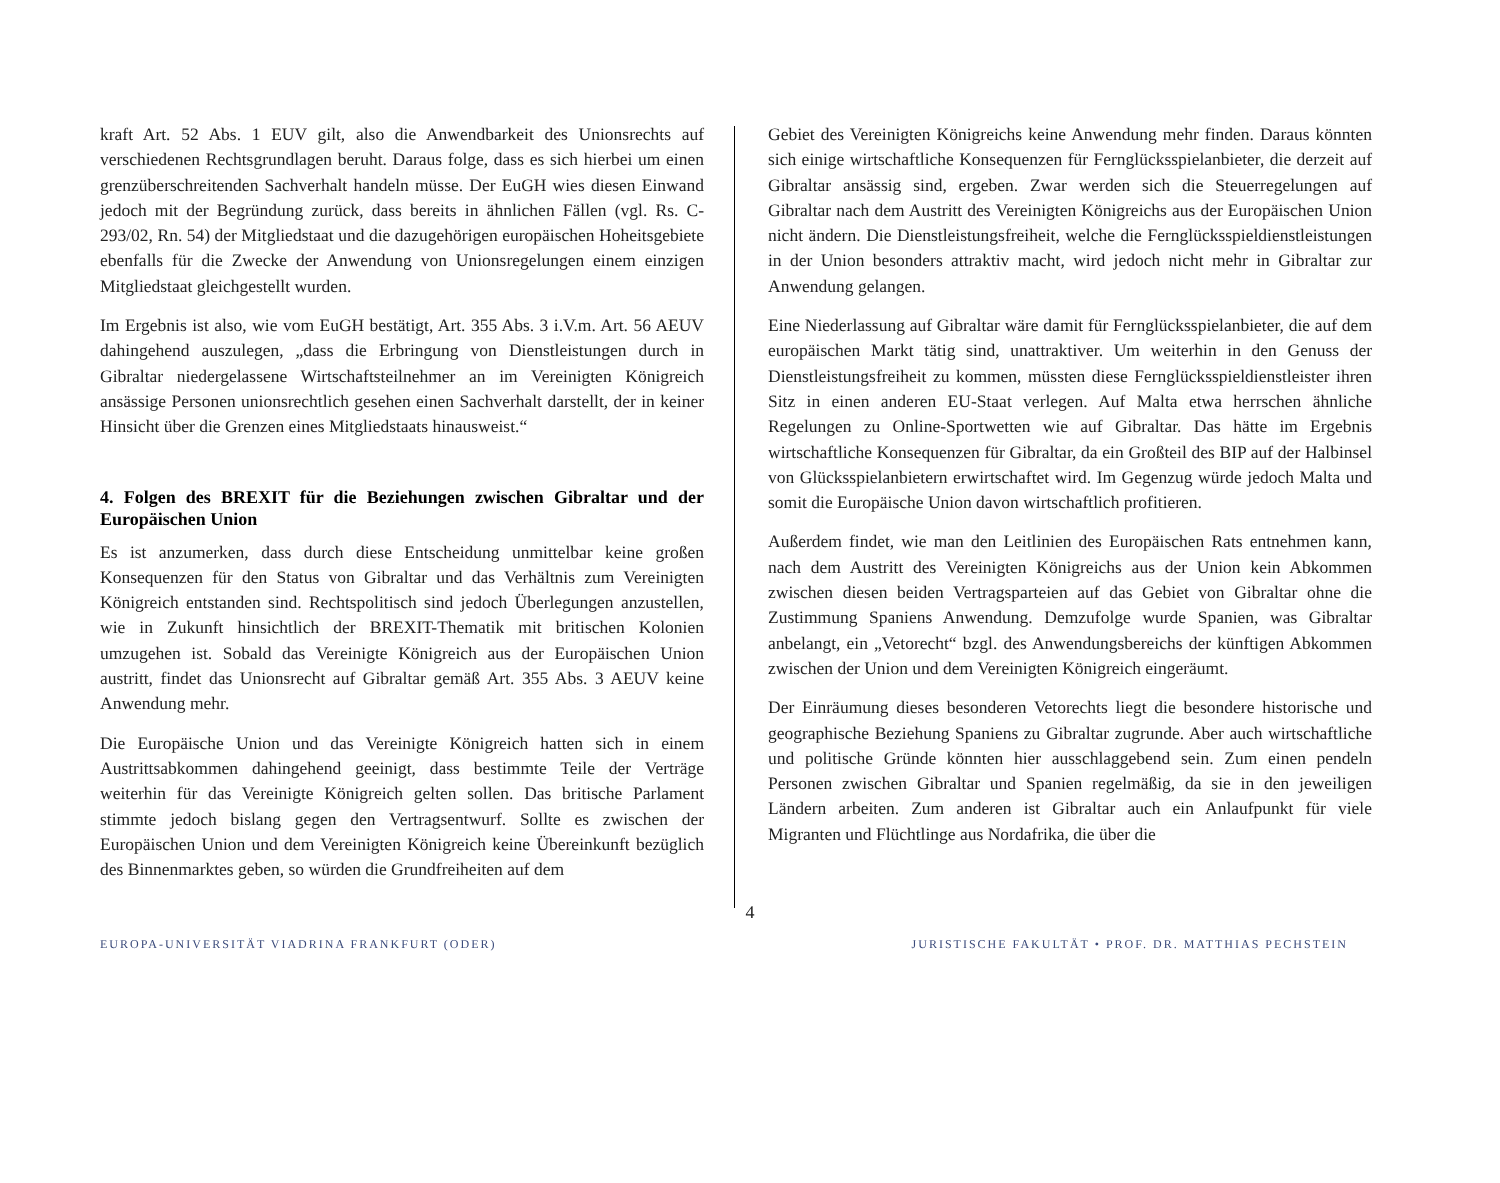kraft Art. 52 Abs. 1 EUV gilt, also die Anwendbarkeit des Unionsrechts auf verschiedenen Rechtsgrundlagen beruht. Daraus folge, dass es sich hierbei um einen grenzüberschreitenden Sachverhalt handeln müsse. Der EuGH wies diesen Einwand jedoch mit der Begründung zurück, dass bereits in ähnlichen Fällen (vgl. Rs. C-293/02, Rn. 54) der Mitgliedstaat und die dazugehörigen europäischen Hoheitsgebiete ebenfalls für die Zwecke der Anwendung von Unionsregelungen einem einzigen Mitgliedstaat gleichgestellt wurden.
Im Ergebnis ist also, wie vom EuGH bestätigt, Art. 355 Abs. 3 i.V.m. Art. 56 AEUV dahingehend auszulegen, „dass die Erbringung von Dienstleistungen durch in Gibraltar niedergelassene Wirtschaftsteilnehmer an im Vereinigten Königreich ansässige Personen unionsrechtlich gesehen einen Sachverhalt darstellt, der in keiner Hinsicht über die Grenzen eines Mitgliedstaats hinausweist.“
4. Folgen des BREXIT für die Beziehungen zwischen Gibraltar und der Europäischen Union
Es ist anzumerken, dass durch diese Entscheidung unmittelbar keine großen Konsequenzen für den Status von Gibraltar und das Verhältnis zum Vereinigten Königreich entstanden sind. Rechtspolitisch sind jedoch Überlegungen anzustellen, wie in Zukunft hinsichtlich der BREXIT-Thematik mit britischen Kolonien umzugehen ist. Sobald das Vereinigte Königreich aus der Europäischen Union austritt, findet das Unionsrecht auf Gibraltar gemäß Art. 355 Abs. 3 AEUV keine Anwendung mehr.
Die Europäische Union und das Vereinigte Königreich hatten sich in einem Austrittsabkommen dahingehend geeinigt, dass bestimmte Teile der Verträge weiterhin für das Vereinigte Königreich gelten sollen. Das britische Parlament stimmte jedoch bislang gegen den Vertragsentwurf. Sollte es zwischen der Europäischen Union und dem Vereinigten Königreich keine Übereinkunft bezüglich des Binnenmarktes geben, so würden die Grundfreiheiten auf dem
Gebiet des Vereinigten Königreichs keine Anwendung mehr finden. Daraus könnten sich einige wirtschaftliche Konsequenzen für Fernglücksspielanbieter, die derzeit auf Gibraltar ansässig sind, ergeben. Zwar werden sich die Steuerregelungen auf Gibraltar nach dem Austritt des Vereinigten Königreichs aus der Europäischen Union nicht ändern. Die Dienstleistungsfreiheit, welche die Fernglücksspieldienstleistungen in der Union besonders attraktiv macht, wird jedoch nicht mehr in Gibraltar zur Anwendung gelangen.
Eine Niederlassung auf Gibraltar wäre damit für Fernglücksspielanbieter, die auf dem europäischen Markt tätig sind, unattraktiver. Um weiterhin in den Genuss der Dienstleistungsfreiheit zu kommen, müssten diese Fernglücksspieldienstleister ihren Sitz in einen anderen EU-Staat verlegen. Auf Malta etwa herrschen ähnliche Regelungen zu Online-Sportwetten wie auf Gibraltar. Das hätte im Ergebnis wirtschaftliche Konsequenzen für Gibraltar, da ein Großteil des BIP auf der Halbinsel von Glücksspielanbietern erwirtschaftet wird. Im Gegenzug würde jedoch Malta und somit die Europäische Union davon wirtschaftlich profitieren.
Außerdem findet, wie man den Leitlinien des Europäischen Rats entnehmen kann, nach dem Austritt des Vereinigten Königreichs aus der Union kein Abkommen zwischen diesen beiden Vertragsparteien auf das Gebiet von Gibraltar ohne die Zustimmung Spaniens Anwendung. Demzufolge wurde Spanien, was Gibraltar anbelangt, ein „Vetorecht“ bzgl. des Anwendungsbereichs der künftigen Abkommen zwischen der Union und dem Vereinigten Königreich eingeräumt.
Der Einräumung dieses besonderen Vetorechts liegt die besondere historische und geographische Beziehung Spaniens zu Gibraltar zugrunde. Aber auch wirtschaftliche und politische Gründe könnten hier ausschlaggebend sein. Zum einen pendeln Personen zwischen Gibraltar und Spanien regelmäßig, da sie in den jeweiligen Ländern arbeiten. Zum anderen ist Gibraltar auch ein Anlaufpunkt für viele Migranten und Flüchtlinge aus Nordafrika, die über die
4
EUROPA-UNIVERSITÄT VIADRINA FRANKFURT (ODER) JURISTISCHE FAKULTÄT • PROF. DR. MATTHIAS PECHSTEIN